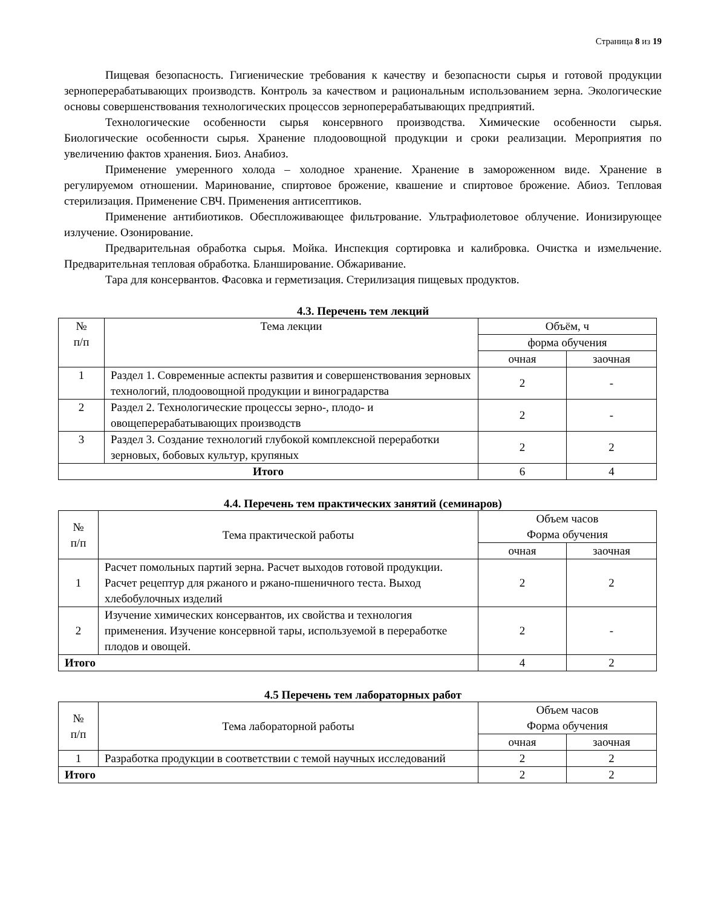Страница 8 из 19
Пищевая безопасность. Гигиенические требования к качеству и безопасности сырья и готовой продукции зерноперерабатывающих производств. Контроль за качеством и рациональным использованием зерна. Экологические основы совершенствования технологических процессов зерноперерабатывающих предприятий.
Технологические особенности сырья консервного производства. Химические особенности сырья. Биологические особенности сырья. Хранение плодоовощной продукции и сроки реализации. Мероприятия по увеличению фактов хранения. Биоз. Анабиоз.
Применение умеренного холода – холодное хранение. Хранение в замороженном виде. Хранение в регулируемом отношении. Маринование, спиртовое брожение, квашение и спиртовое брожение. Абиоз. Тепловая стерилизация. Применение СВЧ. Применения антисептиков.
Применение антибиотиков. Обеспложивающее фильтрование. Ультрафиолетовое облучение. Ионизирующее излучение. Озонирование.
Предварительная обработка сырья. Мойка. Инспекция сортировка и калибровка. Очистка и измельчение. Предварительная тепловая обработка. Бланширование. Обжаривание.
Тара для консервантов. Фасовка и герметизация. Стерилизация пищевых продуктов.
4.3. Перечень тем лекций
| № п/п | Тема лекции | Объём, ч | |
| --- | --- | --- | --- |
| | | форма обучения | |
| | | очная | заочная |
| 1 | Раздел 1. Современные аспекты развития и совершенствования зерновых технологий, плодоовощной продукции и виноградарства | 2 | - |
| 2 | Раздел 2. Технологические процессы зерно-, плодо- и овощеперерабатывающих производств | 2 | - |
| 3 | Раздел 3. Создание технологий глубокой комплексной переработки зерновых, бобовых культур, крупяных | 2 | 2 |
| Итого | | 6 | 4 |
4.4. Перечень тем практических занятий (семинаров)
| № п/п | Тема практической работы | Объем часов Форма обучения | |
| --- | --- | --- | --- |
| | | очная | заочная |
| 1 | Расчет помольных партий зерна. Расчет выходов готовой продукции. Расчет рецептур для ржаного и ржано-пшеничного теста. Выход хлебобулочных изделий | 2 | 2 |
| 2 | Изучение химических консервантов, их свойства и технология применения. Изучение консервной тары, используемой в переработке плодов и овощей. | 2 | - |
| Итого | | 4 | 2 |
4.5 Перечень тем лабораторных работ
| № п/п | Тема лабораторной работы | Объем часов Форма обучения | |
| --- | --- | --- | --- |
| | | очная | заочная |
| 1 | Разработка продукции в соответствии с темой научных исследований | 2 | 2 |
| Итого | | 2 | 2 |